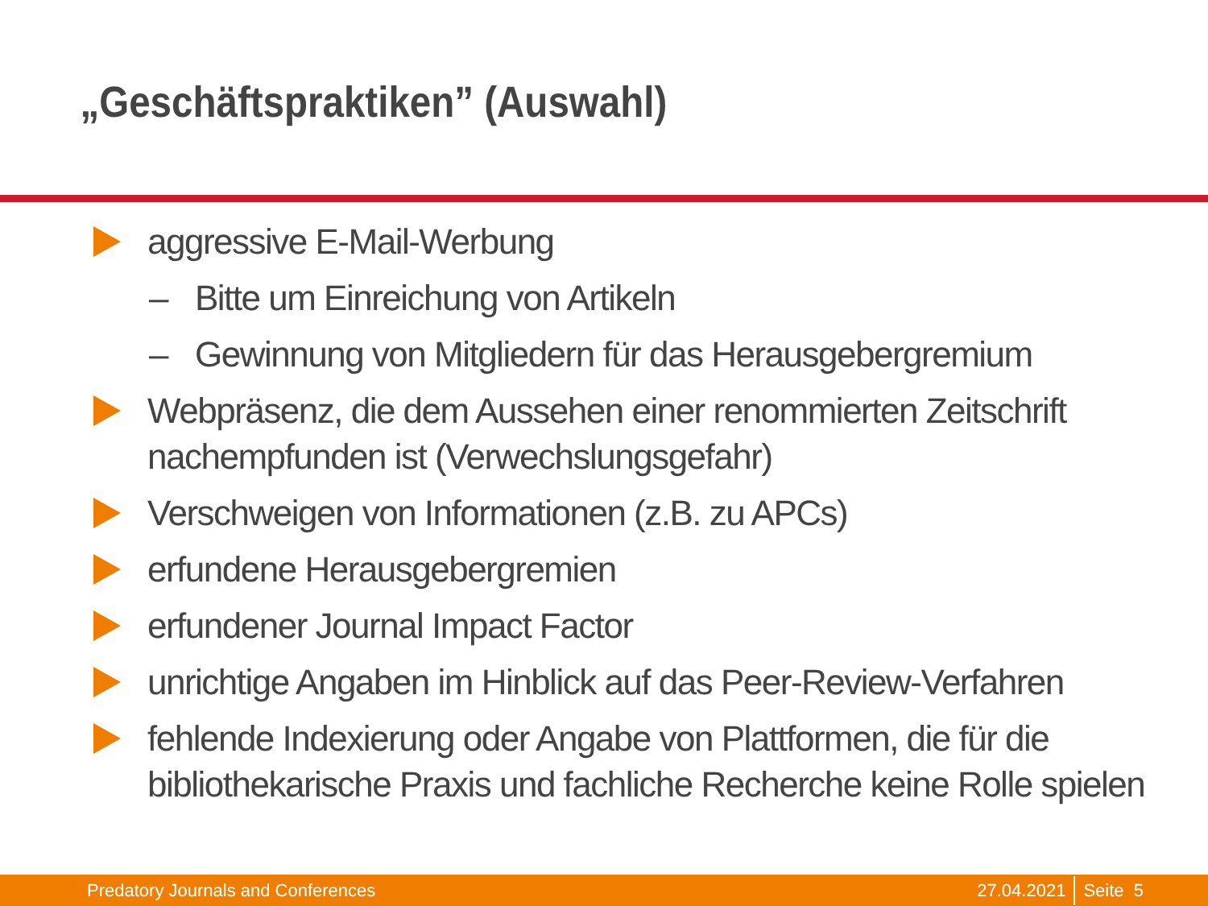„Geschäftspraktiken” (Auswahl)
aggressive E-Mail-Werbung
– Bitte um Einreichung von Artikeln
– Gewinnung von Mitgliedern für das Herausgebergremium
Webpräsenz, die dem Aussehen einer renommierten Zeitschrift
nachempfunden ist (Verwechslungsgefahr)
Verschweigen von Informationen (z.B. zu APCs)
erfundene Herausgebergremien
erfundener Journal Impact Factor
unrichtige Angaben im Hinblick auf das Peer-Review-Verfahren
fehlende Indexierung oder Angabe von Plattformen, die für die
bibliothekarische Praxis und fachliche Recherche keine Rolle spielen
Predatory Journals and Conferences 27.04.2021 Seite 5